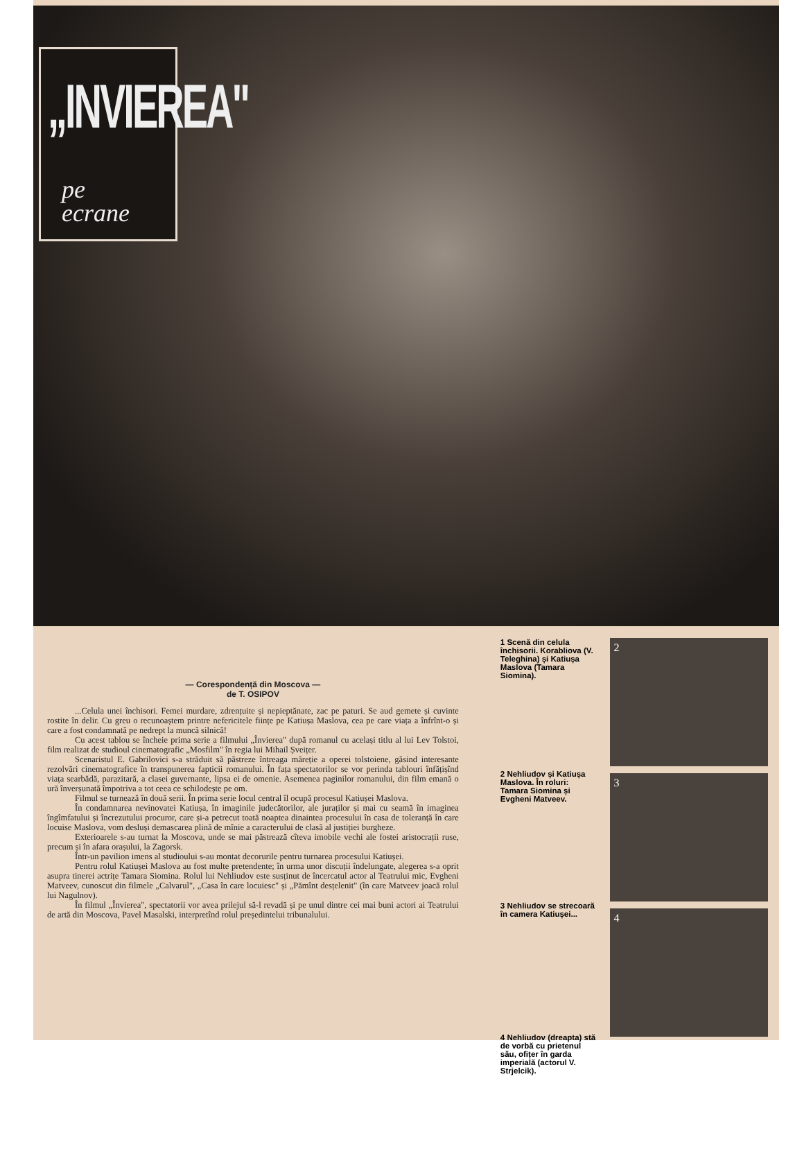„INVIEREA"
pe
ecrane
— Corespondență din Moscova —
de T. OSIPOV
...Celula unei închisori. Femei murdare, zdrențuite și nepieptănate, zac pe paturi. Se aud gemete și cuvinte rostite în delir. Cu greu o recunoaștem printre nefericitele ființe pe Katiușa Maslova, cea pe care viața a înfrînt-o și care a fost condamnată pe nedrept la muncă silnică!
Cu acest tablou se încheie prima serie a filmului „Învierea" după romanul cu același titlu al lui Lev Tolstoi, film realizat de studioul cinematografic „Mosfilm" în regia lui Mihail Șveițer.
Scenaristul E. Gabrilovici s-a străduit să păstreze întreaga măreție a operei tolstoiene, găsind interesante rezolvări cinematografice în transpunerea fapticii romanului. În fața spectatorilor se vor perinda tablouri înfățișînd viața searbădă, parazitară, a clasei guvernante, lipsa ei de omenie. Asemenea paginilor romanului, din film emană o ură înverșunată împotriva a tot ceea ce schilodește pe om.
Filmul se turnează în două serii. În prima serie locul central îl ocupă procesul Katiușei Maslova.
În condamnarea nevinovatei Katiușa, în imaginile judecătorilor, ale juraților și mai cu seamă în imaginea îngîmfatului și încrezutului procuror, care și-a petrecut toată noaptea dinaintea procesului în casa de toleranță în care locuise Maslova, vom desluși demascarea plină de mînie a caracterului de clasă al justiției burgheze.
Exterioarele s-au turnat la Moscova, unde se mai păstrează cîteva imobile vechi ale fostei aristocrații ruse, precum și în afara orașului, la Zagorsk.
Într-un pavilion imens al studioului s-au montat decorurile pentru turnarea procesului Katiușei.
Pentru rolul Katiușei Maslova au fost multe pretendente; în urma unor discuții îndelungate, alegerea s-a oprit asupra tinerei actrițe Tamara Siomina. Rolul lui Nehliudov este susținut de încercatul actor al Teatrului mic, Evgheni Matveev, cunoscut din filmele „Calvarul", „Casa în care locuiesc" și „Pămînt desțelenit" (în care Matveev joacă rolul lui Nagulnov).
În filmul „Învierea", spectatorii vor avea prilejul să-l revadă și pe unul dintre cei mai buni actori ai Teatrului de artă din Moscova, Pavel Masalski, interpretînd rolul președintelui tribunalului.
1 Scenă din celula închisorii. Korabliova (V. Teleghina) și Katiușa Maslova (Tamara Siomina).
2 Nehliudov și Katiușa Maslova. În roluri: Tamara Siomina și Evgheni Matveev.
3 Nehliudov se strecoară în camera Katiușei...
4 Nehliudov (dreapta) stă de vorbă cu prietenul său, ofițer în garda imperială (actorul V. Strjelcik).
2
3
4